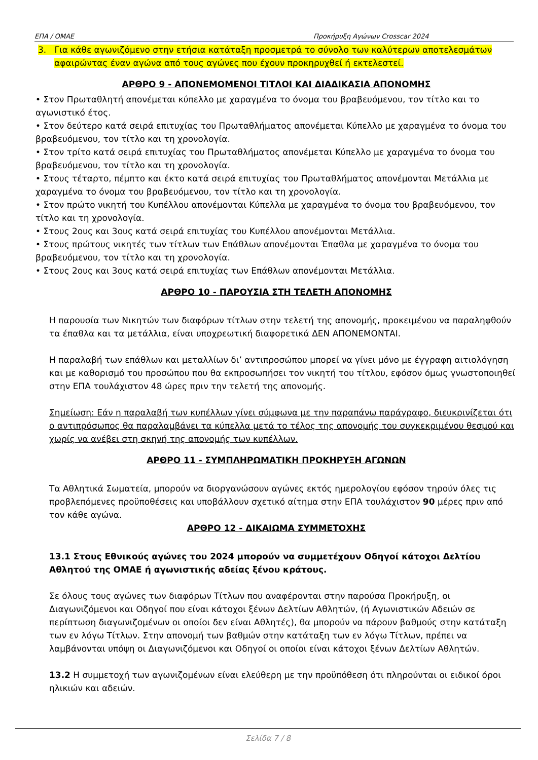ΕΠΑ / ΟΜΑΕ Προκήρυξη Αγώνων Crosscar 2024
3. Για κάθε αγωνιζόμενο στην ετήσια κατάταξη προσμετρά το σύνολο των καλύτερων αποτελεσμάτων αφαιρώντας έναν αγώνα από τους αγώνες που έχουν προκηρυχθεί ή εκτελεστεί.
ΑΡΘΡΟ 9 - ΑΠΟΝΕΜΟΜΕΝΟΙ ΤΙΤΛΟΙ ΚΑΙ ΔΙΑΔΙΚΑΣΙΑ ΑΠΟΝΟΜΗΣ
• Στον Πρωταθλητή απονέμεται κύπελλο με χαραγμένα το όνομα του βραβευόμενου, τον τίτλο και το αγωνιστικό έτος.
• Στον δεύτερο κατά σειρά επιτυχίας του Πρωταθλήματος απονέμεται Κύπελλο με χαραγμένα το όνομα του βραβευόμενου, τον τίτλο και τη χρονολογία.
• Στον τρίτο κατά σειρά επιτυχίας του Πρωταθλήματος απονέμεται Κύπελλο με χαραγμένα το όνομα του βραβευόμενου, τον τίτλο και τη χρονολογία.
• Στους τέταρτο, πέμπτο και έκτο κατά σειρά επιτυχίας του Πρωταθλήματος απονέμονται Μετάλλια με χαραγμένα το όνομα του βραβευόμενου, τον τίτλο και τη χρονολογία.
• Στον πρώτο νικητή του Κυπέλλου απονέμονται Κύπελλα με χαραγμένα το όνομα του βραβευόμενου, τον τίτλο και τη χρονολογία.
• Στους 2ους και 3ους κατά σειρά επιτυχίας του Κυπέλλου απονέμονται Μετάλλια.
• Στους πρώτους νικητές των τίτλων των Επάθλων απονέμονται Έπαθλα με χαραγμένα το όνομα του βραβευόμενου, τον τίτλο και τη χρονολογία.
• Στους 2ους και 3ους κατά σειρά επιτυχίας των Επάθλων απονέμονται Μετάλλια.
ΑΡΘΡΟ 10 - ΠΑΡΟΥΣΙΑ ΣΤΗ ΤΕΛΕΤΗ ΑΠΟΝΟΜΗΣ
Η παρουσία των Νικητών των διαφόρων τίτλων στην τελετή της απονομής, προκειμένου να παραληφθούν τα έπαθλα και τα μετάλλια, είναι υποχρεωτική διαφορετικά ΔΕΝ ΑΠΟΝΕΜΟΝΤΑΙ.
Η παραλαβή των επάθλων και μεταλλίων δι’ αντιπροσώπου μπορεί να γίνει μόνο με έγγραφη αιτιολόγηση και με καθορισμό του προσώπου που θα εκπροσωπήσει τον νικητή του τίτλου, εφόσον όμως γνωστοποιηθεί στην ΕΠΑ τουλάχιστον 48 ώρες πριν την τελετή της απονομής.
Σημείωση: Εάν η παραλαβή των κυπέλλων γίνει σύμφωνα με την παραπάνω παράγραφο, διευκρινίζεται ότι ο αντιπρόσωπος θα παραλαμβάνει τα κύπελλα μετά το τέλος της απονομής του συγκεκριμένου θεσμού και χωρίς να ανέβει στη σκηνή της απονομής των κυπέλλων.
ΑΡΘΡΟ 11 - ΣΥΜΠΛΗΡΩΜΑΤΙΚΗ ΠΡΟΚΗΡΥΞΗ ΑΓΩΝΩΝ
Τα Αθλητικά Σωματεία, μπορούν να διοργανώσουν αγώνες εκτός ημερολογίου εφόσον τηρούν όλες τις προβλεπόμενες προϋποθέσεις και υποβάλλουν σχετικό αίτημα στην ΕΠΑ τουλάχιστον 90 μέρες πριν από τον κάθε αγώνα.
ΑΡΘΡΟ 12 - ΔΙΚΑΙΩΜΑ ΣΥΜΜΕΤΟΧΗΣ
13.1 Στους Εθνικούς αγώνες του 2024 μπορούν να συμμετέχουν Οδηγοί κάτοχοι Δελτίου Αθλητού της ΟΜΑΕ ή αγωνιστικής αδείας ξένου κράτους.
Σε όλους τους αγώνες των διαφόρων Τίτλων που αναφέρονται στην παρούσα Προκήρυξη, οι Διαγωνιζόμενοι και Οδηγοί που είναι κάτοχοι ξένων Δελτίων Αθλητών, (ή Αγωνιστικών Αδειών σε περίπτωση διαγωνιζομένων οι οποίοι δεν είναι Αθλητές), θα μπορούν να πάρουν βαθμούς στην κατάταξη των εν λόγω Τίτλων. Στην απονομή των βαθμών στην κατάταξη των εν λόγω Τίτλων, πρέπει να λαμβάνονται υπόψη οι Διαγωνιζόμενοι και Οδηγοί οι οποίοι είναι κάτοχοι ξένων Δελτίων Αθλητών.
13.2 Η συμμετοχή των αγωνιζομένων είναι ελεύθερη με την προϋπόθεση ότι πληρούνται οι ειδικοί όροι ηλικιών και αδειών.
Σελίδα 7 / 8